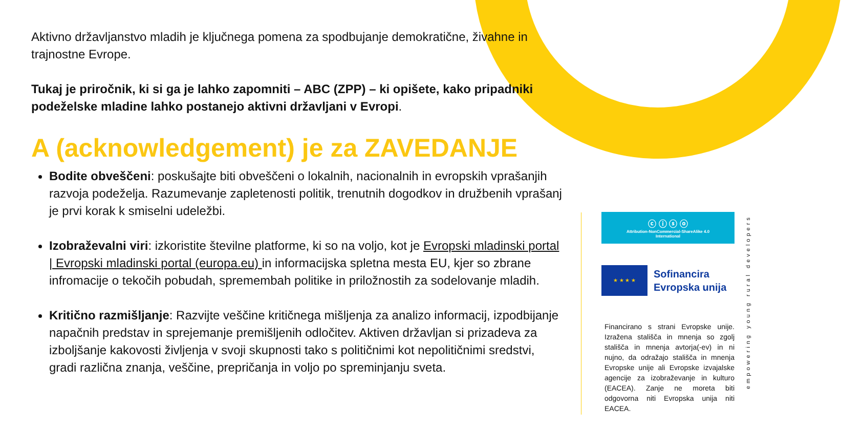Aktivno državljanstvo mladih je ključnega pomena za spodbujanje demokratične, živahne in trajnostne Evrope.
Tukaj je priročnik, ki si ga je lahko zapomniti – ABC (ZPP) – ki opišete, kako pripadniki podeželske mladine lahko postanejo aktivni državljani v Evropi.
A (acknowledgement) je za ZAVEDANJE
Bodite obveščeni: poskušajte biti obveščeni o lokalnih, nacionalnih in evropskih vprašanjih razvoja podeželja. Razumevanje zapletenosti politik, trenutnih dogodkov in družbenih vprašanj je prvi korak k smiselni udeležbi.
Izobraževalni viri: izkoristite številne platforme, ki so na voljo, kot je Evropski mladinski portal | Evropski mladinski portal (europa.eu) in informacijska spletna mesta EU, kjer so zbrane infromacije o tekočih pobudah, spremembah politike in priložnostih za sodelovanje mladih.
Kritično razmišljanje: Razvijte veščine kritičnega mišljenja za analizo informacij, izpodbijanje napačnih predstav in sprejemanje premišljenih odločitev. Aktiven državljan si prizadeva za izboljšanje kakovosti življenja v svoji skupnosti tako s političnimi kot nepolitičnimi sredstvi, gradi različna znanja, veščine, prepričanja in voljo po spreminjanju sveta.
ⓒ ⓘ ⓢ ⓞ
Attribution-NonCommercial-ShareAlike 4.0
International
★ ★ ★ ★
Sofinancira
Evropska unija
Financirano s strani Evropske unije. Izražena stališča in mnenja so zgolj stališča in mnenja avtorja(-ev) in ni nujno, da odražajo stališča in mnenja Evropske unije ali Evropske izvajalske agencije za izobraževanje in kulturo (EACEA). Zanje ne moreta biti odgovorna niti Evropska unija niti EACEA.
empowering young rural developers